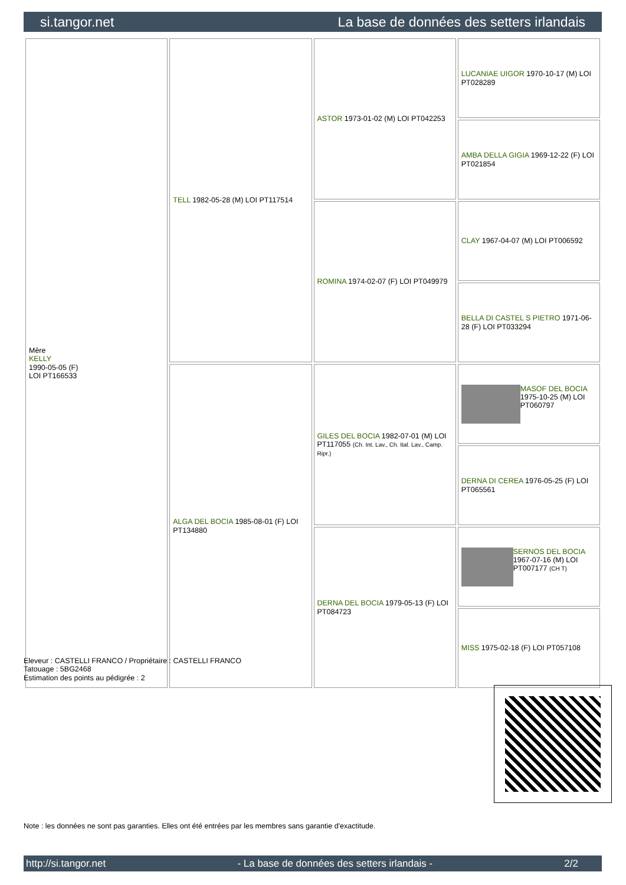si.tangor.net La base de données des setters irlandais
| Mère KELLY 1990-05-05 (F) LOI PT166533 | TELL 1982-05-28 (M) LOI PT117514 | ASTOR 1973-01-02 (M) LOI PT042253 | LUCANIAE UIGOR 1970-10-17 (M) LOI PT028289 |
| | | | AMBA DELLA GIGIA 1969-12-22 (F) LOI PT021854 |
| | | ROMINA 1974-02-07 (F) LOI PT049979 | CLAY 1967-04-07 (M) LOI PT006592 |
| | | | BELLA DI CASTEL S PIETRO 1971-06-28 (F) LOI PT033294 |
| | ALGA DEL BOCIA 1985-08-01 (F) LOI PT134880 | GILES DEL BOCIA 1982-07-01 (M) LOI PT117055 (Ch. Int. Lav., Ch. Ital. Lav., Camp. Ripr.) | MASOF DEL BOCIA 1975-10-25 (M) LOI PT060797 |
| | | | DERNA DI CEREA 1976-05-25 (F) LOI PT065561 |
| | | DERNA DEL BOCIA 1979-05-13 (F) LOI PT084723 | SERNOS DEL BOCIA 1967-07-16 (M) LOI PT007177 (CH T) |
| | | | MISS 1975-02-18 (F) LOI PT057108 |
Eleveur : CASTELLI FRANCO / Propriétaire : CASTELLI FRANCO
Tatouage : 5BG2468
Estimation des points au pédigrée : 2
Note : les données ne sont pas garanties. Elles ont été entrées par les membres sans garantie d'exactitude.
http://si.tangor.net - La base de données des setters irlandais - 2/2